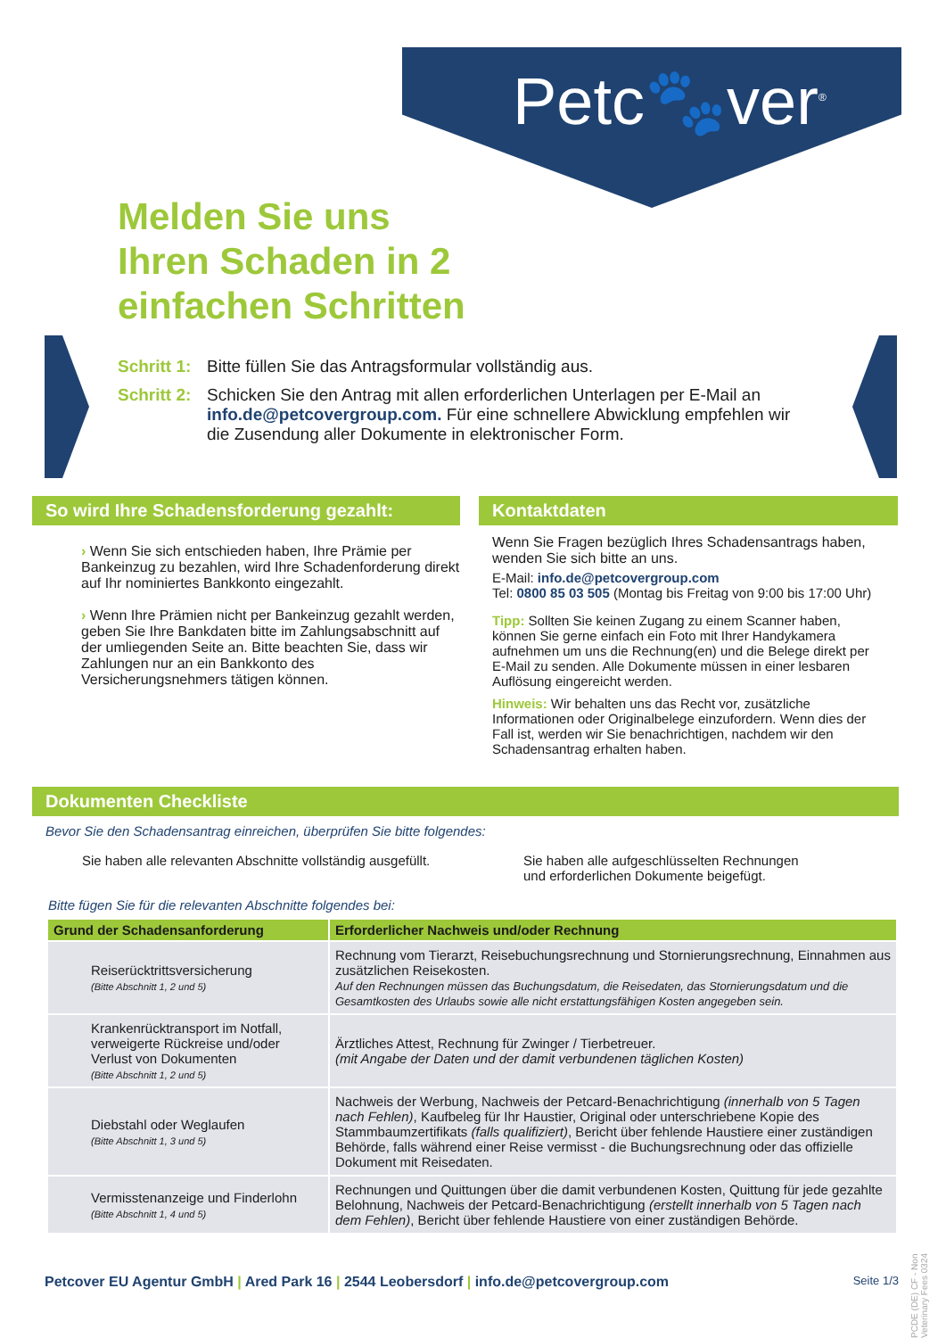Petc🐾ver<sup>®</sup>
Melden Sie uns
Ihren Schaden in 2
einfachen Schritten
Schritt 1: Bitte füllen Sie das Antragsformular vollständig aus.
Schritt 2: Schicken Sie den Antrag mit allen erforderlichen Unterlagen per E-Mail an info.de@petcovergroup.com. Für eine schnellere Abwicklung empfehlen wir die Zusendung aller Dokumente in elektronischer Form.
So wird Ihre Schadensforderung gezahlt:
› Wenn Sie sich entschieden haben, Ihre Prämie per Bankeinzug zu bezahlen, wird Ihre Schadenforderung direkt auf Ihr nominiertes Bankkonto eingezahlt.
› Wenn Ihre Prämien nicht per Bankeinzug gezahlt werden, geben Sie Ihre Bankdaten bitte im Zahlungsabschnitt auf der umliegenden Seite an. Bitte beachten Sie, dass wir Zahlungen nur an ein Bankkonto des Versicherungsnehmers tätigen können.
Kontaktdaten
Wenn Sie Fragen bezüglich Ihres Schadensantrags haben, wenden Sie sich bitte an uns.
E-Mail: info.de@petcovergroup.com
Tel: 0800 85 03 505 (Montag bis Freitag von 9:00 bis 17:00 Uhr)
Tipp: Sollten Sie keinen Zugang zu einem Scanner haben, können Sie gerne einfach ein Foto mit Ihrer Handykamera aufnehmen um uns die Rechnung(en) und die Belege direkt per E-Mail zu senden. Alle Dokumente müssen in einer lesbaren Auflösung eingereicht werden.
Hinweis: Wir behalten uns das Recht vor, zusätzliche Informationen oder Originalbelege einzufordern. Wenn dies der Fall ist, werden wir Sie benachrichtigen, nachdem wir den Schadensantrag erhalten haben.
Dokumenten Checkliste
Bevor Sie den Schadensantrag einreichen, überprüfen Sie bitte folgendes:
Sie haben alle relevanten Abschnitte vollständig ausgefüllt.
Sie haben alle aufgeschlüsselten Rechnungen und erforderlichen Dokumente beigefügt.
Bitte fügen Sie für die relevanten Abschnitte folgendes bei:
| Grund der Schadensanforderung | Erforderlicher Nachweis und/oder Rechnung |
| --- | --- |
| Reiserücktrittsversicherung (Bitte Abschnitt 1, 2 und 5) | Rechnung vom Tierarzt, Reisebuchungsrechnung und Stornierungsrechnung, Einnahmen aus zusätzlichen Reisekosten. Auf den Rechnungen müssen das Buchungsdatum, die Reisedaten, das Stornierungsdatum und die Gesamtkosten des Urlaubs sowie alle nicht erstattungsfähigen Kosten angegeben sein. |
| Krankenrücktransport im Notfall, verweigerte Rückreise und/oder Verlust von Dokumenten (Bitte Abschnitt 1, 2 und 5) | Ärztliches Attest, Rechnung für Zwinger / Tierbetreuer. (mit Angabe der Daten und der damit verbundenen täglichen Kosten) |
| Diebstahl oder Weglaufen (Bitte Abschnitt 1, 3 und 5) | Nachweis der Werbung, Nachweis der Petcard-Benachrichtigung (innerhalb von 5 Tagen nach Fehlen) , Kaufbeleg für Ihr Haustier, Original oder unterschriebene Kopie des Stammbaumzertifikats (falls qualifiziert) , Bericht über fehlende Haustiere einer zuständigen Behörde, falls während einer Reise vermisst - die Buchungsrechnung oder das offizielle Dokument mit Reisedaten. |
| Vermisstenanzeige und Finderlohn (Bitte Abschnitt 1, 4 und 5) | Rechnungen und Quittungen über die damit verbundenen Kosten, Quittung für jede gezahlte Belohnung, Nachweis der Petcard-Benachrichtigung (erstellt innerhalb von 5 Tagen nach dem Fehlen) , Bericht über fehlende Haustiere von einer zuständigen Behörde. |
PCDE (DE) CF - Non Veterinary Fees 0324
Petcover EU Agentur GmbH | Ared Park 16 | 2544 Leobersdorf | info.de@petcovergroup.com Seite 1/3